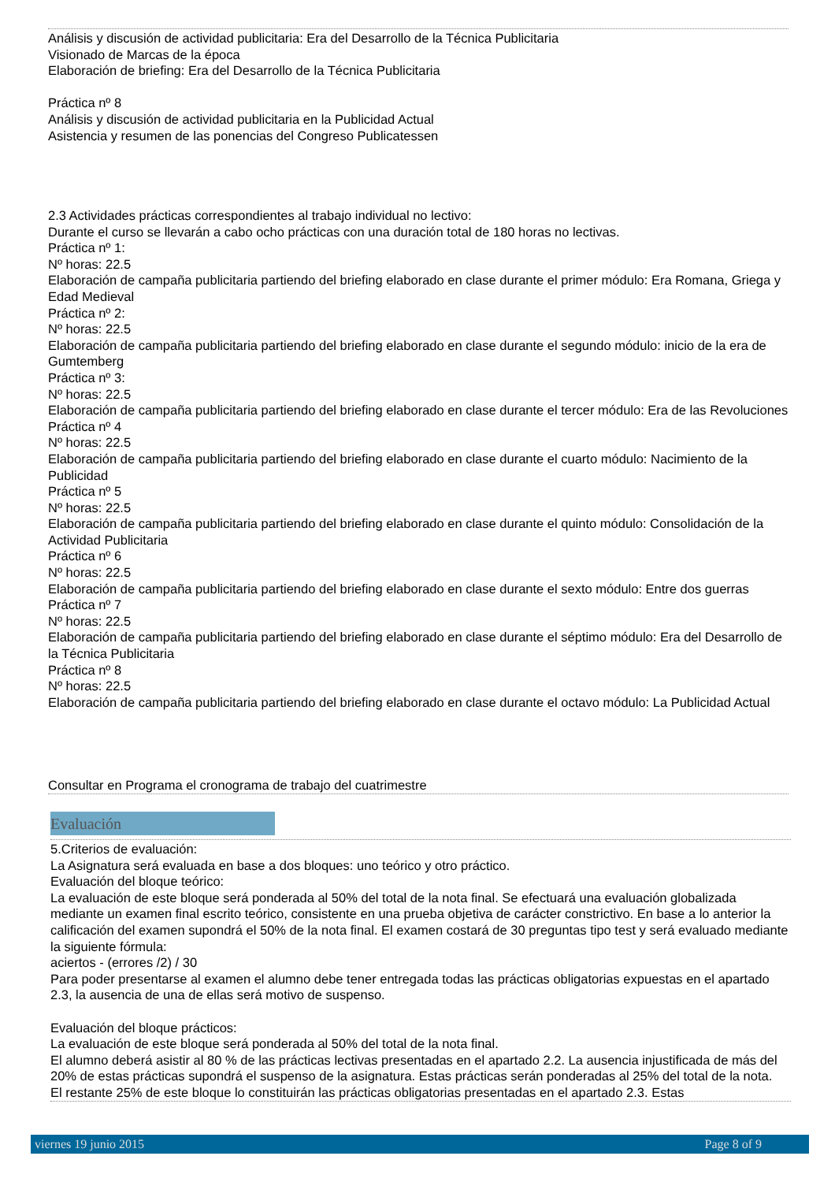Análisis y discusión de actividad publicitaria: Era del Desarrollo de la Técnica Publicitaria
Visionado de Marcas de la época
Elaboración de briefing: Era del Desarrollo de la Técnica Publicitaria
Práctica nº 8
Análisis y discusión de actividad publicitaria en la Publicidad Actual
Asistencia y resumen de las ponencias del Congreso Publicatessen
2.3 Actividades prácticas correspondientes al trabajo individual no lectivo:
Durante el curso se llevarán a cabo ocho prácticas con una duración total de 180 horas no lectivas.
Práctica nº 1:
Nº horas: 22.5
Elaboración de campaña publicitaria partiendo del briefing elaborado en clase durante el primer módulo: Era Romana, Griega y Edad Medieval
Práctica nº 2:
Nº horas: 22.5
Elaboración de campaña publicitaria partiendo del briefing elaborado en clase durante el segundo módulo: inicio de la era de Gumtemberg
Práctica nº 3:
Nº horas: 22.5
Elaboración de campaña publicitaria partiendo del briefing elaborado en clase durante el tercer módulo: Era de las Revoluciones
Práctica nº 4
Nº horas: 22.5
Elaboración de campaña publicitaria partiendo del briefing elaborado en clase durante el cuarto módulo: Nacimiento de la Publicidad
Práctica nº 5
Nº horas: 22.5
Elaboración de campaña publicitaria partiendo del briefing elaborado en clase durante el quinto módulo: Consolidación de la Actividad Publicitaria
Práctica nº 6
Nº horas: 22.5
Elaboración de campaña publicitaria partiendo del briefing elaborado en clase durante el sexto módulo: Entre dos guerras
Práctica nº 7
Nº horas: 22.5
Elaboración de campaña publicitaria partiendo del briefing elaborado en clase durante el séptimo módulo: Era del Desarrollo de la Técnica Publicitaria
Práctica nº 8
Nº horas: 22.5
Elaboración de campaña publicitaria partiendo del briefing elaborado en clase durante el octavo módulo: La Publicidad Actual
Consultar en Programa el cronograma de trabajo del cuatrimestre
Evaluación
5.Criterios de evaluación:
La Asignatura será evaluada en base a dos bloques: uno teórico y otro práctico.
Evaluación del bloque teórico:
La evaluación de este bloque será ponderada al 50% del total de la nota final. Se efectuará una evaluación globalizada mediante un examen final escrito teórico, consistente en una prueba objetiva de carácter constrictivo. En base a lo anterior la calificación del examen supondrá el 50% de la nota final. El examen costará de 30 preguntas tipo test y será evaluado mediante la siguiente fórmula:
aciertos - (errores /2) / 30
Para poder presentarse al examen el alumno debe tener entregada todas las prácticas obligatorias expuestas en el apartado 2.3, la ausencia de una de ellas será motivo de suspenso.
Evaluación del bloque prácticos:
La evaluación de este bloque será ponderada al 50% del total de la nota final.
El alumno deberá asistir al 80 % de las prácticas lectivas presentadas en el apartado 2.2. La ausencia injustificada de más del 20% de estas prácticas supondrá el suspenso de la asignatura. Estas prácticas serán ponderadas al 25% del total de la nota.
El restante 25% de este bloque lo constituirán las prácticas obligatorias presentadas en el apartado 2.3. Estas
viernes 19 junio 2015 Page 8 of 9